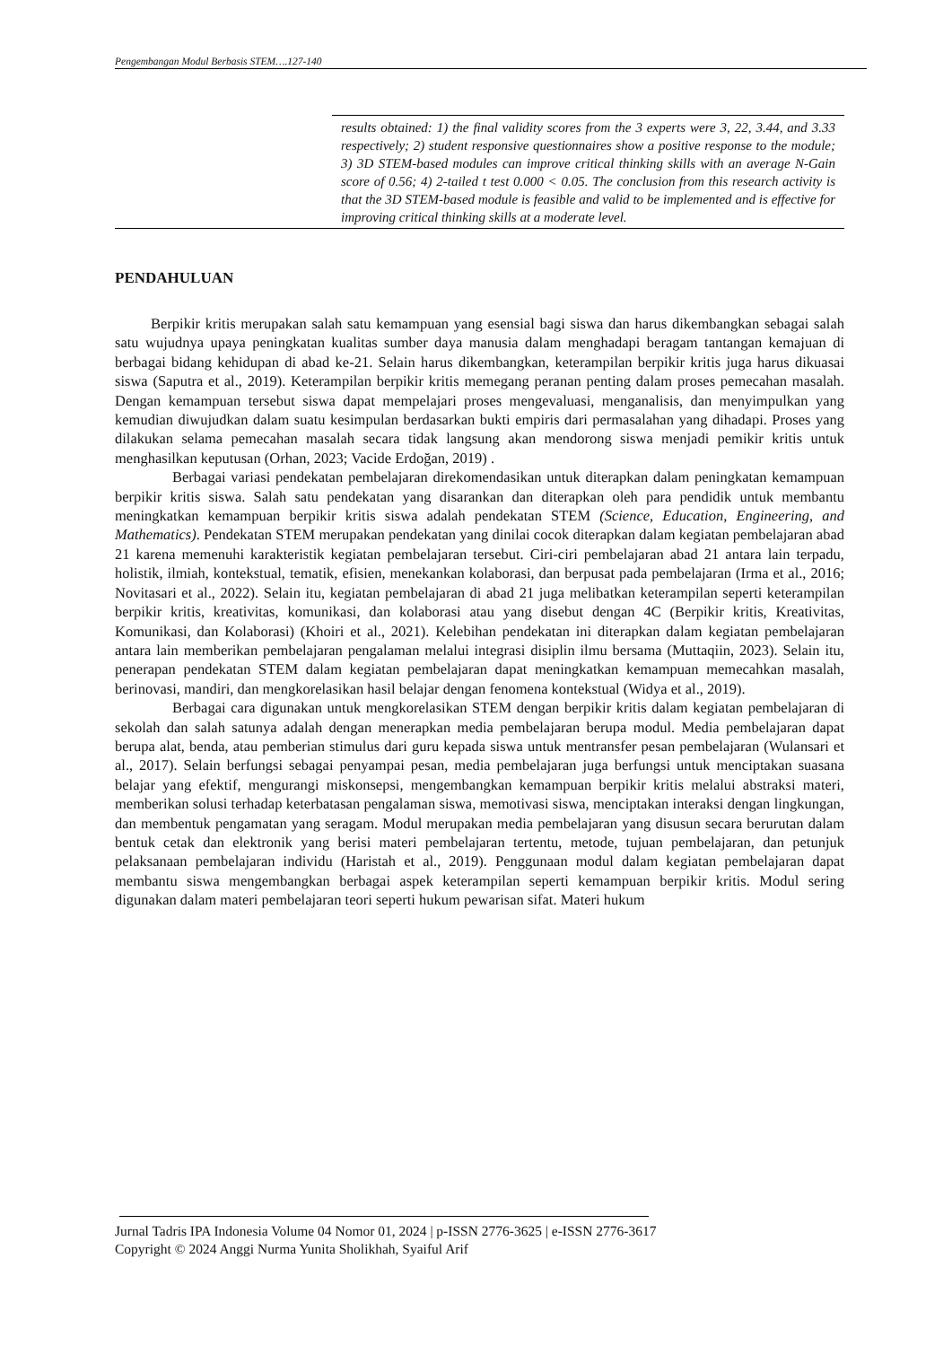Pengembangan Modul Berbasis STEM….127-140
results obtained: 1) the final validity scores from the 3 experts were 3, 22, 3.44, and 3.33 respectively; 2) student responsive questionnaires show a positive response to the module; 3) 3D STEM-based modules can improve critical thinking skills with an average N-Gain score of 0.56; 4) 2-tailed t test 0.000 < 0.05. The conclusion from this research activity is that the 3D STEM-based module is feasible and valid to be implemented and is effective for improving critical thinking skills at a moderate level.
PENDAHULUAN
Berpikir kritis merupakan salah satu kemampuan yang esensial bagi siswa dan harus dikembangkan sebagai salah satu wujudnya upaya peningkatan kualitas sumber daya manusia dalam menghadapi beragam tantangan kemajuan di berbagai bidang kehidupan di abad ke-21. Selain harus dikembangkan, keterampilan berpikir kritis juga harus dikuasai siswa (Saputra et al., 2019). Keterampilan berpikir kritis memegang peranan penting dalam proses pemecahan masalah. Dengan kemampuan tersebut siswa dapat mempelajari proses mengevaluasi, menganalisis, dan menyimpulkan yang kemudian diwujudkan dalam suatu kesimpulan berdasarkan bukti empiris dari permasalahan yang dihadapi. Proses yang dilakukan selama pemecahan masalah secara tidak langsung akan mendorong siswa menjadi pemikir kritis untuk menghasilkan keputusan (Orhan, 2023; Vacide Erdoğan, 2019) .
Berbagai variasi pendekatan pembelajaran direkomendasikan untuk diterapkan dalam peningkatan kemampuan berpikir kritis siswa. Salah satu pendekatan yang disarankan dan diterapkan oleh para pendidik untuk membantu meningkatkan kemampuan berpikir kritis siswa adalah pendekatan STEM (Science, Education, Engineering, and Mathematics). Pendekatan STEM merupakan pendekatan yang dinilai cocok diterapkan dalam kegiatan pembelajaran abad 21 karena memenuhi karakteristik kegiatan pembelajaran tersebut. Ciri-ciri pembelajaran abad 21 antara lain terpadu, holistik, ilmiah, kontekstual, tematik, efisien, menekankan kolaborasi, dan berpusat pada pembelajaran (Irma et al., 2016; Novitasari et al., 2022). Selain itu, kegiatan pembelajaran di abad 21 juga melibatkan keterampilan seperti keterampilan berpikir kritis, kreativitas, komunikasi, dan kolaborasi atau yang disebut dengan 4C (Berpikir kritis, Kreativitas, Komunikasi, dan Kolaborasi) (Khoiri et al., 2021). Kelebihan pendekatan ini diterapkan dalam kegiatan pembelajaran antara lain memberikan pembelajaran pengalaman melalui integrasi disiplin ilmu bersama (Muttaqiin, 2023). Selain itu, penerapan pendekatan STEM dalam kegiatan pembelajaran dapat meningkatkan kemampuan memecahkan masalah, berinovasi, mandiri, dan mengkorelasikan hasil belajar dengan fenomena kontekstual (Widya et al., 2019).
Berbagai cara digunakan untuk mengkorelasikan STEM dengan berpikir kritis dalam kegiatan pembelajaran di sekolah dan salah satunya adalah dengan menerapkan media pembelajaran berupa modul. Media pembelajaran dapat berupa alat, benda, atau pemberian stimulus dari guru kepada siswa untuk mentransfer pesan pembelajaran (Wulansari et al., 2017). Selain berfungsi sebagai penyampai pesan, media pembelajaran juga berfungsi untuk menciptakan suasana belajar yang efektif, mengurangi miskonsepsi, mengembangkan kemampuan berpikir kritis melalui abstraksi materi, memberikan solusi terhadap keterbatasan pengalaman siswa, memotivasi siswa, menciptakan interaksi dengan lingkungan, dan membentuk pengamatan yang seragam. Modul merupakan media pembelajaran yang disusun secara berurutan dalam bentuk cetak dan elektronik yang berisi materi pembelajaran tertentu, metode, tujuan pembelajaran, dan petunjuk pelaksanaan pembelajaran individu (Haristah et al., 2019). Penggunaan modul dalam kegiatan pembelajaran dapat membantu siswa mengembangkan berbagai aspek keterampilan seperti kemampuan berpikir kritis. Modul sering digunakan dalam materi pembelajaran teori seperti hukum pewarisan sifat. Materi hukum
Jurnal Tadris IPA Indonesia Volume 04 Nomor 01, 2024 | p-ISSN 2776-3625 | e-ISSN 2776-3617
Copyright © 2024 Anggi Nurma Yunita Sholikhah, Syaiful Arif